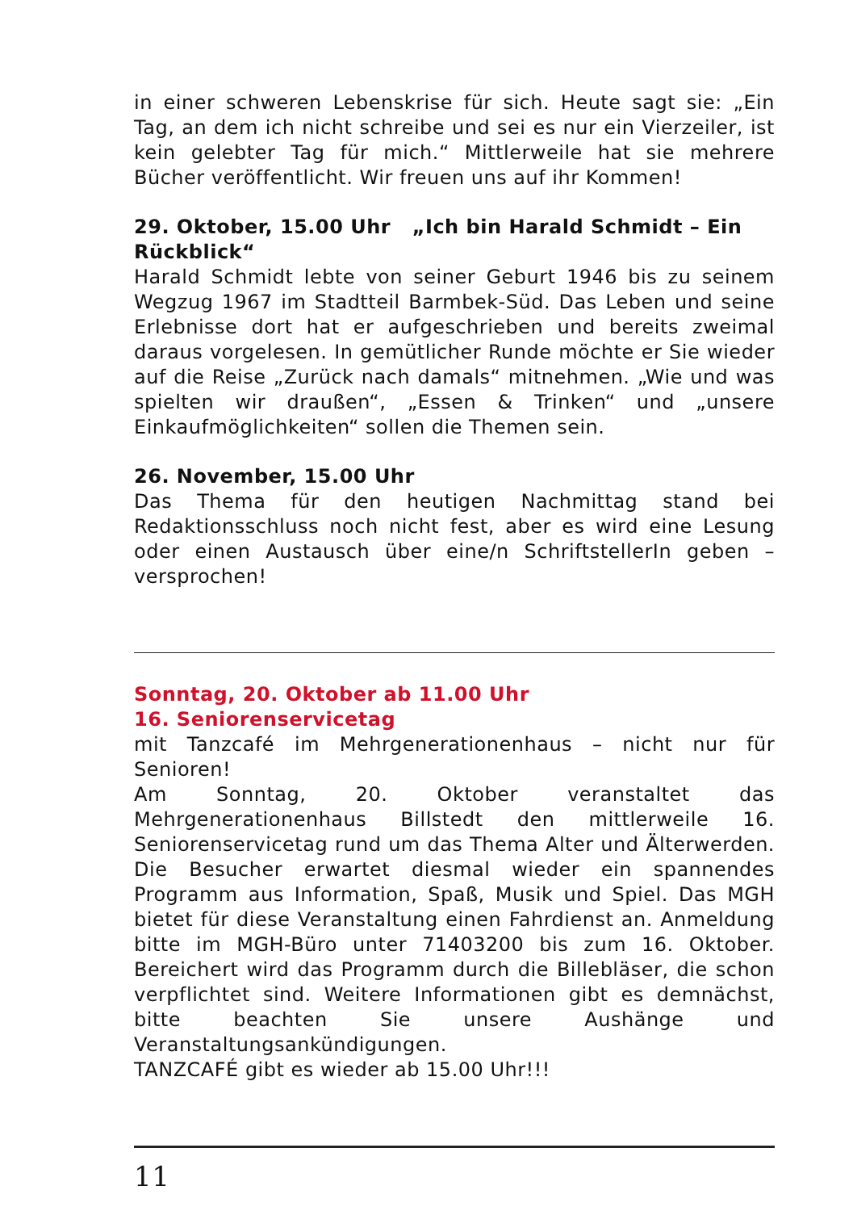in einer schweren Lebenskrise für sich. Heute sagt sie: „Ein Tag, an dem ich nicht schreibe und sei es nur ein Vierzeiler, ist kein gelebter Tag für mich.“ Mittlerweile hat sie mehrere Bücher veröffentlicht. Wir freuen uns auf ihr Kommen!
29. Oktober, 15.00 Uhr „Ich bin Harald Schmidt – Ein Rückblick“
Harald Schmidt lebte von seiner Geburt 1946 bis zu seinem Wegzug 1967 im Stadtteil Barmbek-Süd. Das Leben und seine Erlebnisse dort hat er aufgeschrieben und bereits zweimal daraus vorgelesen. In gemütlicher Runde möchte er Sie wieder auf die Reise „Zurück nach damals“ mitnehmen. „Wie und was spielten wir draußen“, „Essen & Trinken“ und „unsere Einkaufmöglichkeiten“ sollen die Themen sein.
26. November, 15.00 Uhr
Das Thema für den heutigen Nachmittag stand bei Redaktionsschluss noch nicht fest, aber es wird eine Lesung oder einen Austausch über eine/n SchriftstellerIn geben – versprochen!
Sonntag, 20. Oktober ab 11.00 Uhr
16. Seniorenservicetag
mit Tanzcafé im Mehrgenerationenhaus – nicht nur für Senioren!
Am Sonntag, 20. Oktober veranstaltet das Mehrgenerationenhaus Billstedt den mittlerweile 16. Seniorenservicetag rund um das Thema Alter und Älterwerden. Die Besucher erwartet diesmal wieder ein spannendes Programm aus Information, Spaß, Musik und Spiel. Das MGH bietet für diese Veranstaltung einen Fahrdienst an. Anmeldung bitte im MGH-Büro unter 71403200 bis zum 16. Oktober. Bereichert wird das Programm durch die Billebläser, die schon verpflichtet sind. Weitere Informationen gibt es demnächst, bitte beachten Sie unsere Aushänge und Veranstaltungsankündigungen.
TANZCAFÉ gibt es wieder ab 15.00 Uhr!!!
11